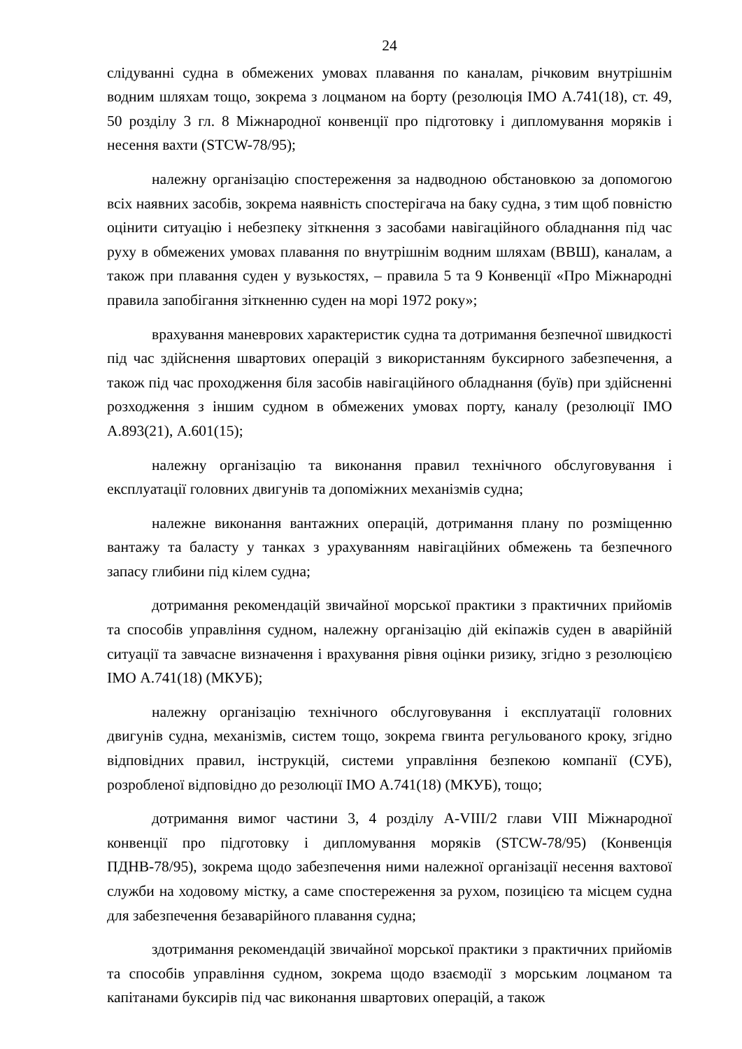24
слідуванні судна в обмежених умовах плавання по каналам, річковим внутрішнім водним шляхам тощо, зокрема з лоцманом на борту (резолюція ІМО А.741(18), ст. 49, 50 розділу 3 гл. 8 Міжнародної конвенції про підготовку і дипломування моряків і несення вахти (STCW-78/95);
належну організацію спостереження за надводною обстановкою за допомогою всіх наявних засобів, зокрема наявність спостерігача на баку судна, з тим щоб повністю оцінити ситуацію і небезпеку зіткнення з засобами навігаційного обладнання під час руху в обмежених умовах плавання по внутрішнім водним шляхам (ВВШ), каналам, а також при плавання суден у вузькостях, – правила 5 та 9 Конвенції «Про Міжнародні правила запобігання зіткненню суден на морі 1972 року»;
врахування маневрових характеристик судна та дотримання безпечної швидкості під час здійснення швартових операцій з використанням буксирного забезпечення, а також під час проходження біля засобів навігаційного обладнання (буїв) при здійсненні розходження з іншим судном в обмежених умовах порту, каналу (резолюції ІМО А.893(21), А.601(15);
належну організацію та виконання правил технічного обслуговування і експлуатації головних двигунів та допоміжних механізмів судна;
належне виконання вантажних операцій, дотримання плану по розміщенню вантажу та баласту у танках з урахуванням навігаційних обмежень та безпечного запасу глибини під кілем судна;
дотримання рекомендацій звичайної морської практики з практичних прийомів та способів управління судном, належну організацію дій екіпажів суден в аварійній ситуації та завчасне визначення і врахування рівня оцінки ризику, згідно з резолюцією ІМО А.741(18) (МКУБ);
належну організацію технічного обслуговування і експлуатації головних двигунів судна, механізмів, систем тощо, зокрема гвинта регульованого кроку, згідно відповідних правил, інструкцій, системи управління безпекою компанії (СУБ), розробленої відповідно до резолюції ІМО А.741(18) (МКУБ), тощо;
дотримання вимог частини 3, 4 розділу A-VIII/2 глави VIII Міжнародної конвенції про підготовку і дипломування моряків (STCW-78/95) (Конвенція ПДНВ-78/95), зокрема щодо забезпечення ними належної організації несення вахтової служби на ходовому містку, а саме спостереження за рухом, позицією та місцем судна для забезпечення безаварійного плавання судна;
здотримання рекомендацій звичайної морської практики з практичних прийомів та способів управління судном, зокрема щодо взаємодії з морським лоцманом та капітанами буксирів під час виконання швартових операцій, а також